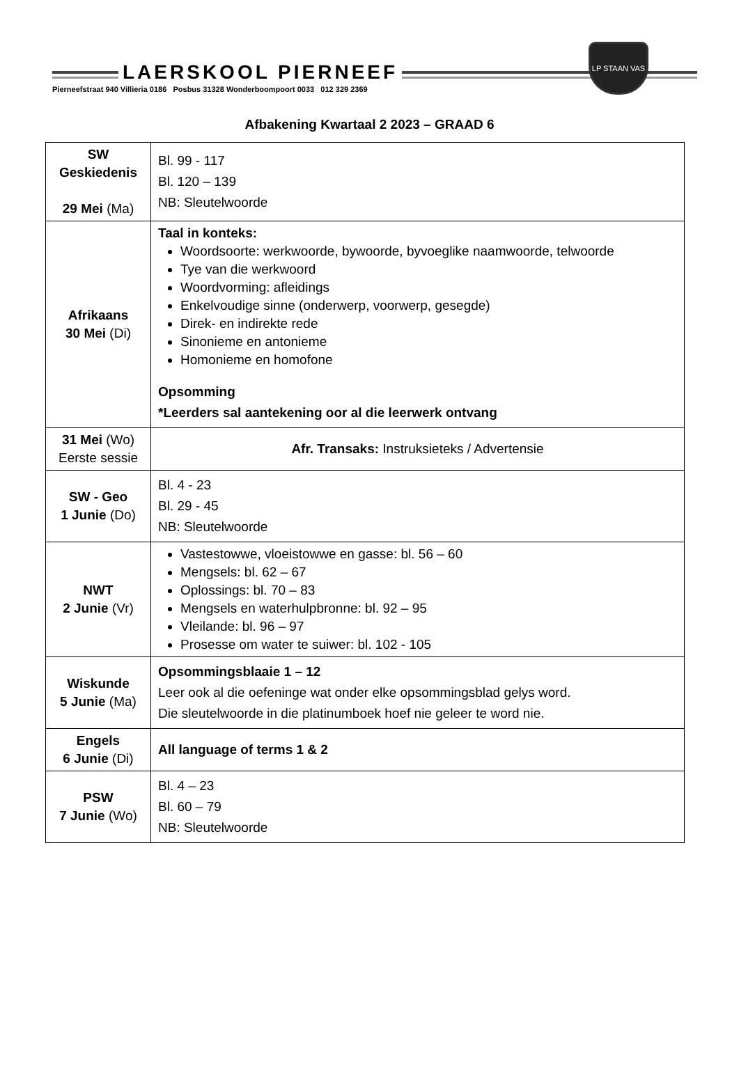LAERSKOOL PIERNEEF
LP STAAN VAS
Pierneefstraat 940 Villieria 0186 Posbus 31328 Wonderboompoort 0033 012 329 2369
Afbakening Kwartaal 2 2023 – GRAAD 6
| SW Geskiedenis 29 Mei (Ma) | Bl. 99 - 117 Bl. 120 – 139 NB: Sleutelwoorde |
| Afrikaans 30 Mei (Di) | Taal in konteks: Woordsoorte: werkwoorde, bywoorde, byvoeglike naamwoorde, telwoorde Tye van die werkwoord Woordvorming: afleidings Enkelvoudige sinne (onderwerp, voorwerp, gesegde) Direk- en indirekte rede Sinonieme en antonieme Homonieme en homofone Opsomming *Leerders sal aantekening oor al die leerwerk ontvang |
| 31 Mei (Wo) Eerste sessie | Afr. Transaks: Instruksieteks / Advertensie |
| SW - Geo 1 Junie (Do) | Bl. 4 - 23 Bl. 29 - 45 NB: Sleutelwoorde |
| NWT 2 Junie (Vr) | Vastestowwe, vloeistowwe en gasse: bl. 56 – 60 Mengsels: bl. 62 – 67 Oplossings: bl. 70 – 83 Mengsels en waterhulpbronne: bl. 92 – 95 Vleilande: bl. 96 – 97 Prosesse om water te suiwer: bl. 102 - 105 |
| Wiskunde 5 Junie (Ma) | Opsommingsblaaie 1 – 12 Leer ook al die oefeninge wat onder elke opsommingsblad gelys word. Die sleutelwoorde in die platinumboek hoef nie geleer te word nie. |
| Engels 6 Junie (Di) | All language of terms 1 & 2 |
| PSW 7 Junie (Wo) | Bl. 4 – 23 Bl. 60 – 79 NB: Sleutelwoorde |